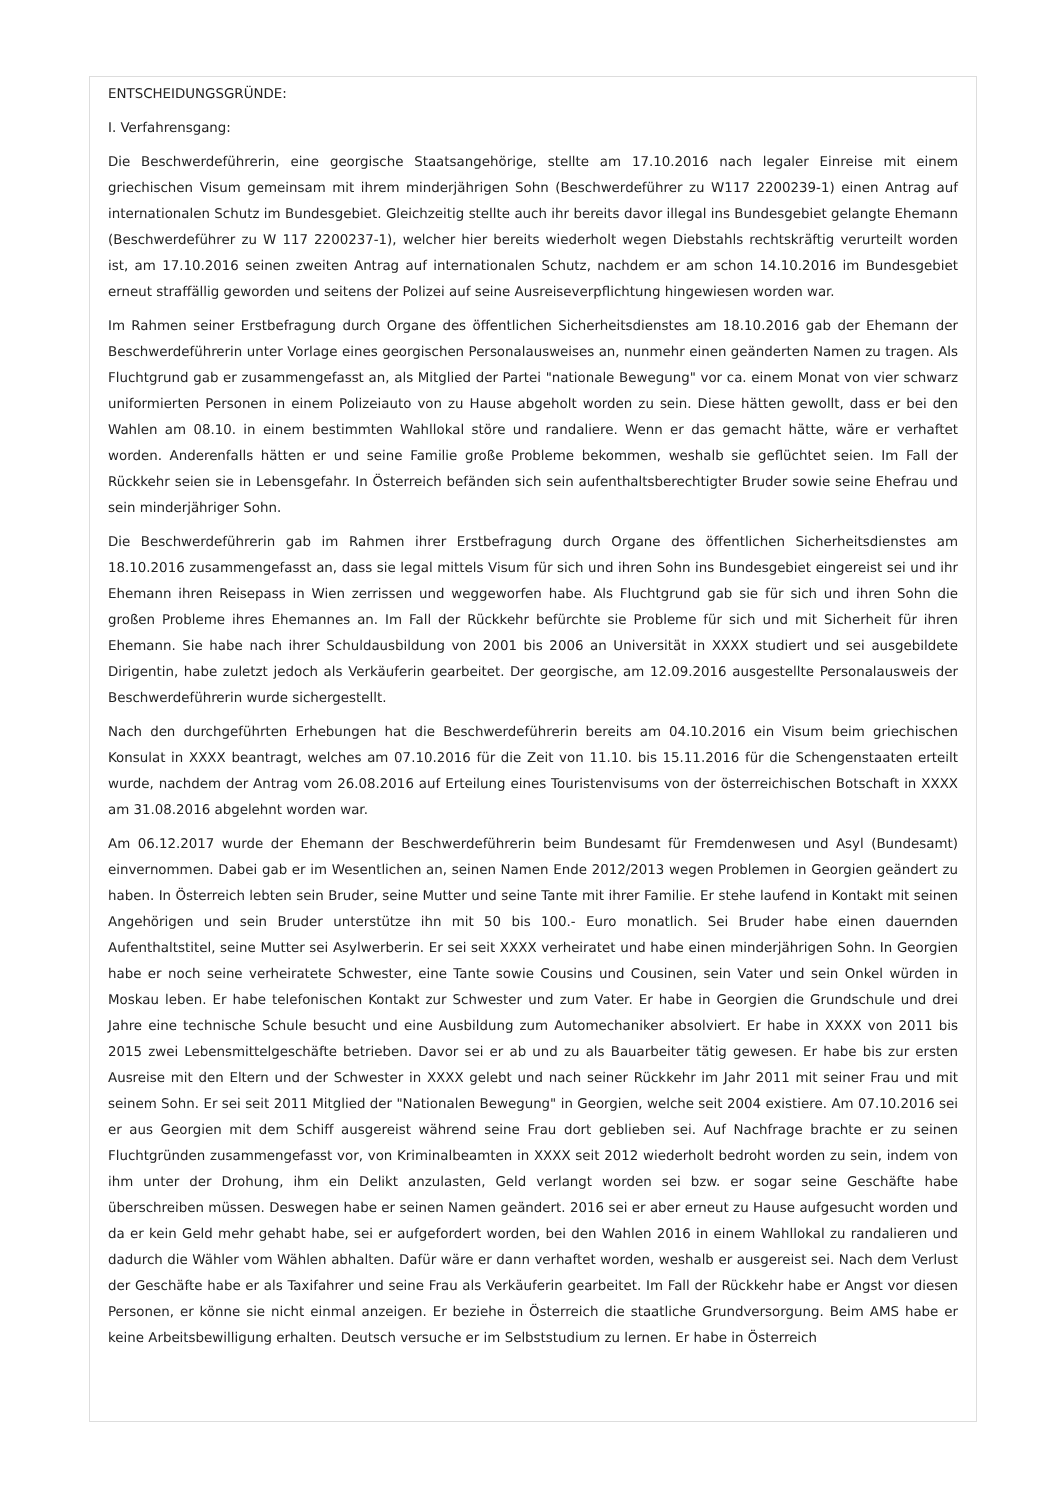ENTSCHEIDUNGSGRÜNDE:
I. Verfahrensgang:
Die Beschwerdeführerin, eine georgische Staatsangehörige, stellte am 17.10.2016 nach legaler Einreise mit einem griechischen Visum gemeinsam mit ihrem minderjährigen Sohn (Beschwerdeführer zu W117 2200239-1) einen Antrag auf internationalen Schutz im Bundesgebiet. Gleichzeitig stellte auch ihr bereits davor illegal ins Bundesgebiet gelangte Ehemann (Beschwerdeführer zu W 117 2200237-1), welcher hier bereits wiederholt wegen Diebstahls rechtskräftig verurteilt worden ist, am 17.10.2016 seinen zweiten Antrag auf internationalen Schutz, nachdem er am schon 14.10.2016 im Bundesgebiet erneut straffällig geworden und seitens der Polizei auf seine Ausreiseverpflichtung hingewiesen worden war.
Im Rahmen seiner Erstbefragung durch Organe des öffentlichen Sicherheitsdienstes am 18.10.2016 gab der Ehemann der Beschwerdeführerin unter Vorlage eines georgischen Personalausweises an, nunmehr einen geänderten Namen zu tragen. Als Fluchtgrund gab er zusammengefasst an, als Mitglied der Partei "nationale Bewegung" vor ca. einem Monat von vier schwarz uniformierten Personen in einem Polizeiauto von zu Hause abgeholt worden zu sein. Diese hätten gewollt, dass er bei den Wahlen am 08.10. in einem bestimmten Wahllokal störe und randaliere. Wenn er das gemacht hätte, wäre er verhaftet worden. Anderenfalls hätten er und seine Familie große Probleme bekommen, weshalb sie geflüchtet seien. Im Fall der Rückkehr seien sie in Lebensgefahr. In Österreich befänden sich sein aufenthaltsberechtigter Bruder sowie seine Ehefrau und sein minderjähriger Sohn.
Die Beschwerdeführerin gab im Rahmen ihrer Erstbefragung durch Organe des öffentlichen Sicherheitsdienstes am 18.10.2016 zusammengefasst an, dass sie legal mittels Visum für sich und ihren Sohn ins Bundesgebiet eingereist sei und ihr Ehemann ihren Reisepass in Wien zerrissen und weggeworfen habe. Als Fluchtgrund gab sie für sich und ihren Sohn die großen Probleme ihres Ehemannes an. Im Fall der Rückkehr befürchte sie Probleme für sich und mit Sicherheit für ihren Ehemann. Sie habe nach ihrer Schuldausbildung von 2001 bis 2006 an Universität in XXXX studiert und sei ausgebildete Dirigentin, habe zuletzt jedoch als Verkäuferin gearbeitet. Der georgische, am 12.09.2016 ausgestellte Personalausweis der Beschwerdeführerin wurde sichergestellt.
Nach den durchgeführten Erhebungen hat die Beschwerdeführerin bereits am 04.10.2016 ein Visum beim griechischen Konsulat in XXXX beantragt, welches am 07.10.2016 für die Zeit von 11.10. bis 15.11.2016 für die Schengenstaaten erteilt wurde, nachdem der Antrag vom 26.08.2016 auf Erteilung eines Touristenvisums von der österreichischen Botschaft in XXXX am 31.08.2016 abgelehnt worden war.
Am 06.12.2017 wurde der Ehemann der Beschwerdeführerin beim Bundesamt für Fremdenwesen und Asyl (Bundesamt) einvernommen. Dabei gab er im Wesentlichen an, seinen Namen Ende 2012/2013 wegen Problemen in Georgien geändert zu haben. In Österreich lebten sein Bruder, seine Mutter und seine Tante mit ihrer Familie. Er stehe laufend in Kontakt mit seinen Angehörigen und sein Bruder unterstütze ihn mit 50 bis 100.- Euro monatlich. Sei Bruder habe einen dauernden Aufenthaltstitel, seine Mutter sei Asylwerberin. Er sei seit XXXX verheiratet und habe einen minderjährigen Sohn. In Georgien habe er noch seine verheiratete Schwester, eine Tante sowie Cousins und Cousinen, sein Vater und sein Onkel würden in Moskau leben. Er habe telefonischen Kontakt zur Schwester und zum Vater. Er habe in Georgien die Grundschule und drei Jahre eine technische Schule besucht und eine Ausbildung zum Automechaniker absolviert. Er habe in XXXX von 2011 bis 2015 zwei Lebensmittelgeschäfte betrieben. Davor sei er ab und zu als Bauarbeiter tätig gewesen. Er habe bis zur ersten Ausreise mit den Eltern und der Schwester in XXXX gelebt und nach seiner Rückkehr im Jahr 2011 mit seiner Frau und mit seinem Sohn. Er sei seit 2011 Mitglied der "Nationalen Bewegung" in Georgien, welche seit 2004 existiere. Am 07.10.2016 sei er aus Georgien mit dem Schiff ausgereist während seine Frau dort geblieben sei. Auf Nachfrage brachte er zu seinen Fluchtgründen zusammengefasst vor, von Kriminalbeamten in XXXX seit 2012 wiederholt bedroht worden zu sein, indem von ihm unter der Drohung, ihm ein Delikt anzulasten, Geld verlangt worden sei bzw. er sogar seine Geschäfte habe überschreiben müssen. Deswegen habe er seinen Namen geändert. 2016 sei er aber erneut zu Hause aufgesucht worden und da er kein Geld mehr gehabt habe, sei er aufgefordert worden, bei den Wahlen 2016 in einem Wahllokal zu randalieren und dadurch die Wähler vom Wählen abhalten. Dafür wäre er dann verhaftet worden, weshalb er ausgereist sei. Nach dem Verlust der Geschäfte habe er als Taxifahrer und seine Frau als Verkäuferin gearbeitet. Im Fall der Rückkehr habe er Angst vor diesen Personen, er könne sie nicht einmal anzeigen. Er beziehe in Österreich die staatliche Grundversorgung. Beim AMS habe er keine Arbeitsbewilligung erhalten. Deutsch versuche er im Selbststudium zu lernen. Er habe in Österreich